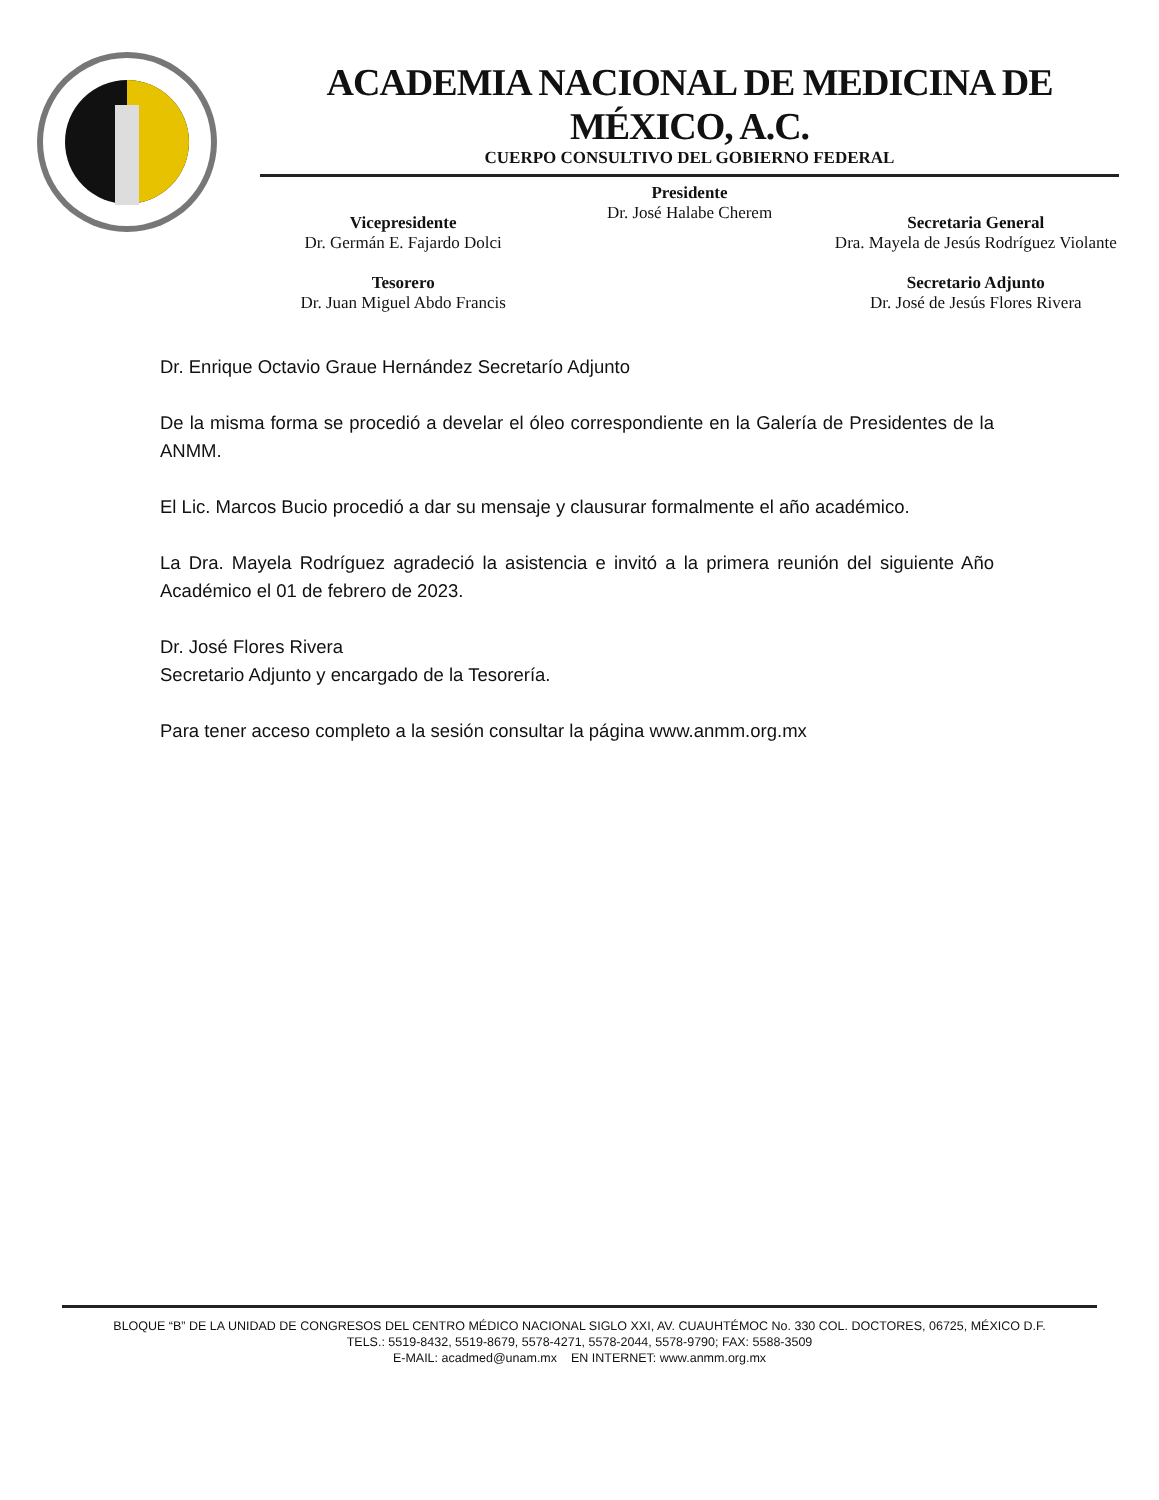ACADEMIA NACIONAL DE MEDICINA DE MÉXICO, A.C.
CUERPO CONSULTIVO DEL GOBIERNO FEDERAL
Vicepresidente
Dr. Germán E. Fajardo Dolci
Tesorero
Dr. Juan Miguel Abdo Francis
Presidente
Dr. José Halabe Cherem
Secretaria General
Dra. Mayela de Jesús Rodríguez Violante
Secretario Adjunto
Dr. José de Jesús Flores Rivera
Dr. Enrique Octavio Graue Hernández Secretarío Adjunto
De la misma forma se procedió a develar el óleo correspondiente en la Galería de Presidentes de la ANMM.
El Lic. Marcos Bucio procedió a dar su mensaje y clausurar formalmente el año académico.
La Dra. Mayela Rodríguez agradeció la asistencia e invitó a la primera reunión del siguiente Año Académico el 01 de febrero de 2023.
Dr. José Flores Rivera
Secretario Adjunto y encargado de la Tesorería.
Para tener acceso completo a la sesión consultar la página www.anmm.org.mx
BLOQUE “B” DE LA UNIDAD DE CONGRESOS DEL CENTRO MÉDICO NACIONAL SIGLO XXI, AV. CUAUHTÉMOC No. 330 COL. DOCTORES, 06725, MÉXICO D.F.
TELS.: 5519-8432, 5519-8679, 5578-4271, 5578-2044, 5578-9790; FAX: 5588-3509
E-MAIL: acadmed@unam.mx EN INTERNET: www.anmm.org.mx